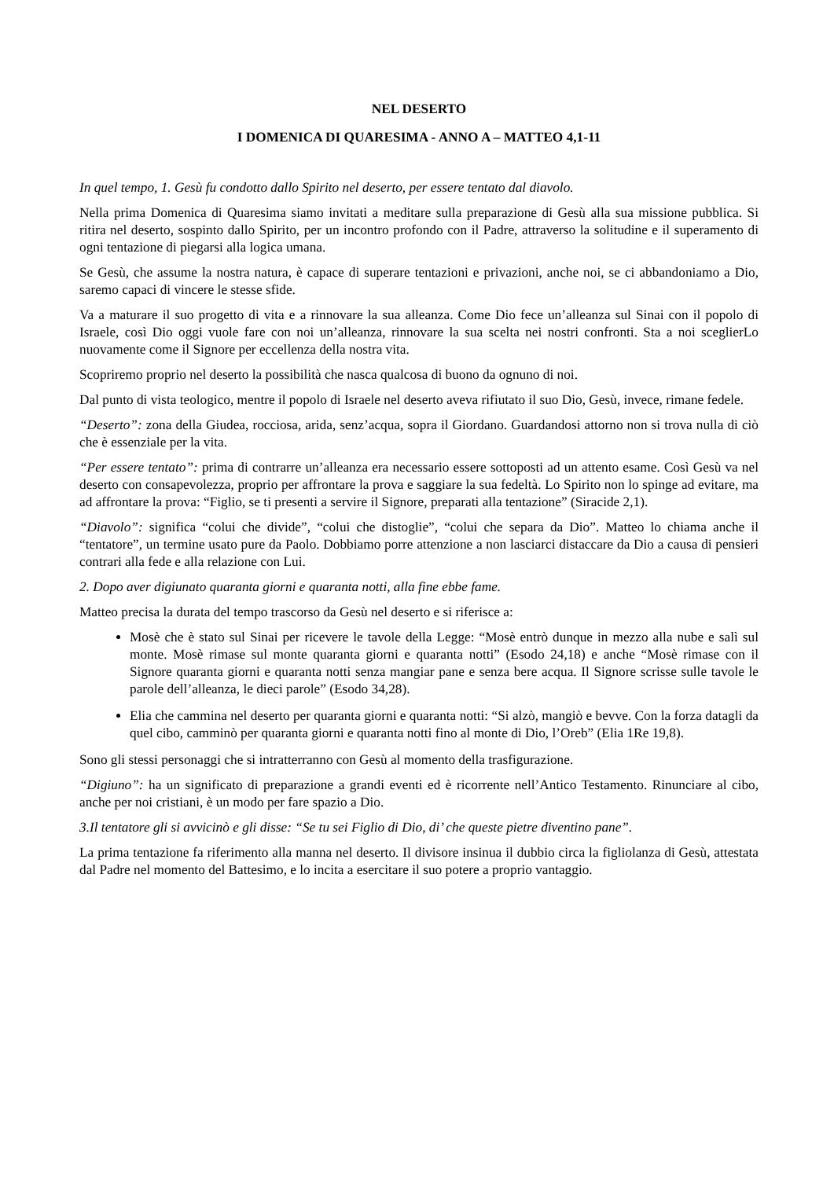NEL DESERTO
I DOMENICA DI QUARESIMA - ANNO A – MATTEO 4,1-11
In quel tempo, 1. Gesù fu condotto dallo Spirito nel deserto, per essere tentato dal diavolo.
Nella prima Domenica di Quaresima siamo invitati a meditare sulla preparazione di Gesù alla sua missione pubblica. Si ritira nel deserto, sospinto dallo Spirito, per un incontro profondo con il Padre, attraverso la solitudine e il superamento di ogni tentazione di piegarsi alla logica umana.
Se Gesù, che assume la nostra natura, è capace di superare tentazioni e privazioni, anche noi, se ci abbandoniamo a Dio, saremo capaci di vincere le stesse sfide.
Va a maturare il suo progetto di vita e a rinnovare la sua alleanza. Come Dio fece un’alleanza sul Sinai con il popolo di Israele, così Dio oggi vuole fare con noi un’alleanza, rinnovare la sua scelta nei nostri confronti. Sta a noi sceglierLo nuovamente come il Signore per eccellenza della nostra vita.
Scopriremo proprio nel deserto la possibilità che nasca qualcosa di buono da ognuno di noi.
Dal punto di vista teologico, mentre il popolo di Israele nel deserto aveva rifiutato il suo Dio, Gesù, invece, rimane fedele.
“Deserto”: zona della Giudea, rocciosa, arida, senz’acqua, sopra il Giordano. Guardandosi attorno non si trova nulla di ciò che è essenziale per la vita.
“Per essere tentato”: prima di contrarre un’alleanza era necessario essere sottoposti ad un attento esame. Così Gesù va nel deserto con consapevolezza, proprio per affrontare la prova e saggiare la sua fedeltà. Lo Spirito non lo spinge ad evitare, ma ad affrontare la prova: “Figlio, se ti presenti a servire il Signore, preparati alla tentazione” (Siracide 2,1).
“Diavolo”: significa “colui che divide”, “colui che distoglie”, “colui che separa da Dio”. Matteo lo chiama anche il “tentatore”, un termine usato pure da Paolo. Dobbiamo porre attenzione a non lasciarci distaccare da Dio a causa di pensieri contrari alla fede e alla relazione con Lui.
2. Dopo aver digiunato quaranta giorni e quaranta notti, alla fine ebbe fame.
Matteo precisa la durata del tempo trascorso da Gesù nel deserto e si riferisce a:
Mosè che è stato sul Sinai per ricevere le tavole della Legge: “Mosè entrò dunque in mezzo alla nube e salì sul monte. Mosè rimase sul monte quaranta giorni e quaranta notti” (Esodo 24,18) e anche “Mosè rimase con il Signore quaranta giorni e quaranta notti senza mangiar pane e senza bere acqua. Il Signore scrisse sulle tavole le parole dell’alleanza, le dieci parole” (Esodo 34,28).
Elia che cammina nel deserto per quaranta giorni e quaranta notti: “Si alzò, mangiò e bevve. Con la forza datagli da quel cibo, camminò per quaranta giorni e quaranta notti fino al monte di Dio, l’Oreb” (Elia 1Re 19,8).
Sono gli stessi personaggi che si intratterranno con Gesù al momento della trasfigurazione.
“Digiuno”: ha un significato di preparazione a grandi eventi ed è ricorrente nell’Antico Testamento. Rinunciare al cibo, anche per noi cristiani, è un modo per fare spazio a Dio.
3.Il tentatore gli si avvicinò e gli disse: “Se tu sei Figlio di Dio, di’ che queste pietre diventino pane”.
La prima tentazione fa riferimento alla manna nel deserto. Il divisore insinua il dubbio circa la figliolanza di Gesù, attestata dal Padre nel momento del Battesimo, e lo incita a esercitare il suo potere a proprio vantaggio.